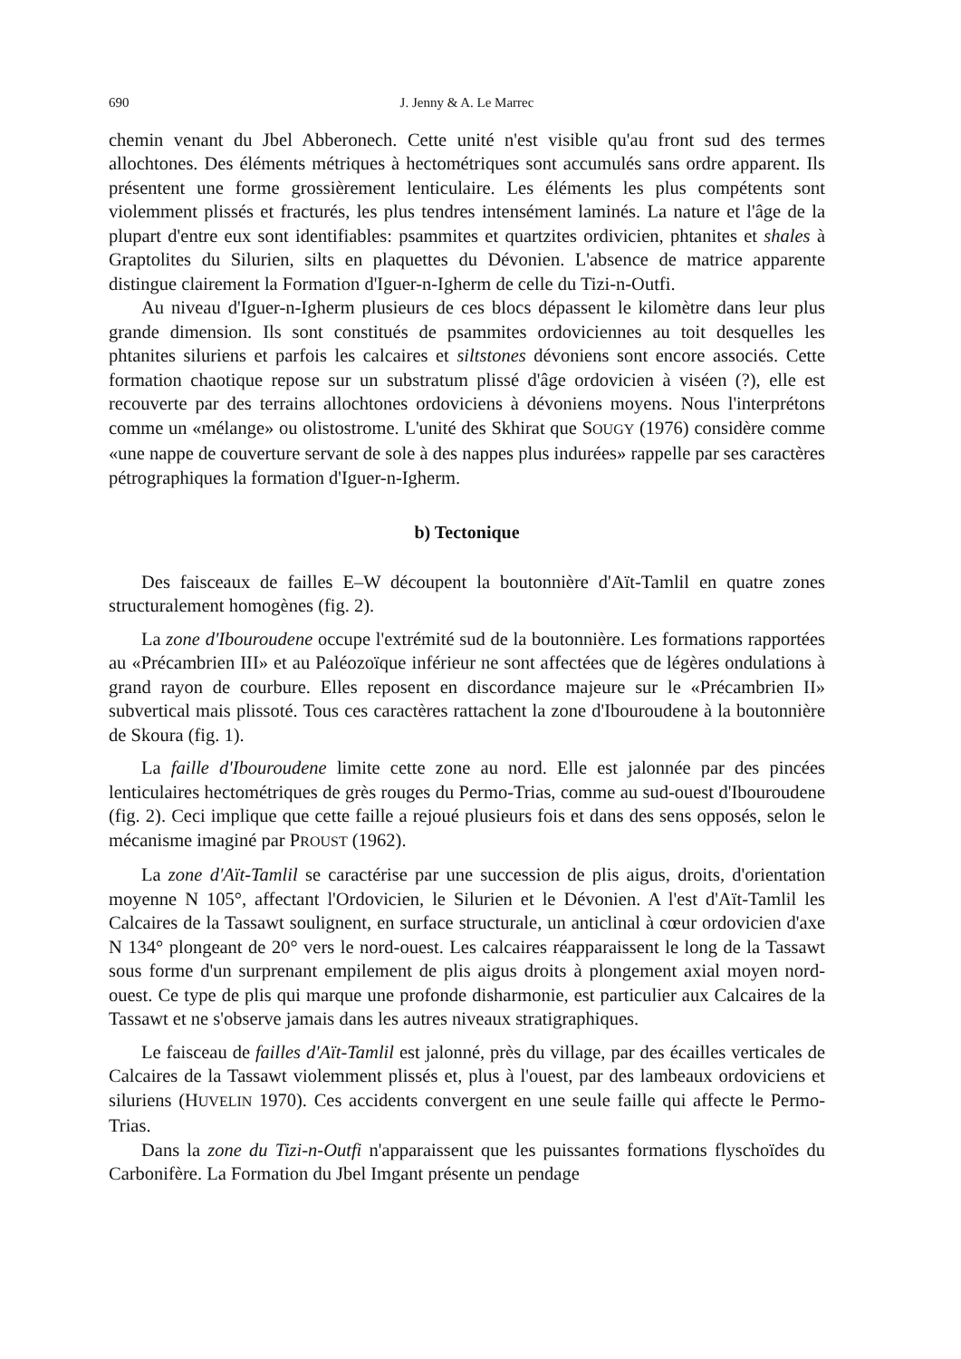690 J. Jenny & A. Le Marrec
chemin venant du Jbel Abberonech. Cette unité n'est visible qu'au front sud des termes allochtones. Des éléments métriques à hectométriques sont accumulés sans ordre apparent. Ils présentent une forme grossièrement lenticulaire. Les éléments les plus compétents sont violemment plissés et fracturés, les plus tendres intensément laminés. La nature et l'âge de la plupart d'entre eux sont identifiables: psammites et quartzites ordivicien, phtanites et shales à Graptolites du Silurien, silts en plaquettes du Dévonien. L'absence de matrice apparente distingue clairement la Formation d'Iguer-n-Igherm de celle du Tizi-n-Outfi.
Au niveau d'Iguer-n-Igherm plusieurs de ces blocs dépassent le kilomètre dans leur plus grande dimension. Ils sont constitués de psammites ordoviciennes au toit desquelles les phtanites siluriens et parfois les calcaires et siltstones dévoniens sont encore associés. Cette formation chaotique repose sur un substratum plissé d'âge ordovicien à viséen (?), elle est recouverte par des terrains allochtones ordoviciens à dévoniens moyens. Nous l'interprétons comme un «mélange» ou olistostrome. L'unité des Skhirat que SOUGY (1976) considère comme «une nappe de couverture servant de sole à des nappes plus indurées» rappelle par ses caractères pétrographiques la formation d'Iguer-n-Igherm.
b) Tectonique
Des faisceaux de failles E–W découpent la boutonnière d'Aït-Tamlil en quatre zones structuralement homogènes (fig. 2).
La zone d'Ibouroudene occupe l'extrémité sud de la boutonnière. Les formations rapportées au «Précambrien III» et au Paléozoïque inférieur ne sont affectées que de légères ondulations à grand rayon de courbure. Elles reposent en discordance majeure sur le «Précambrien II» subvertical mais plissoté. Tous ces caractères rattachent la zone d'Ibouroudene à la boutonnière de Skoura (fig. 1).
La faille d'Ibouroudene limite cette zone au nord. Elle est jalonnée par des pincées lenticulaires hectométriques de grès rouges du Permo-Trias, comme au sud-ouest d'Ibouroudene (fig. 2). Ceci implique que cette faille a rejoué plusieurs fois et dans des sens opposés, selon le mécanisme imaginé par PROUST (1962).
La zone d'Aït-Tamlil se caractérise par une succession de plis aigus, droits, d'orientation moyenne N 105°, affectant l'Ordovicien, le Silurien et le Dévonien. A l'est d'Aït-Tamlil les Calcaires de la Tassawt soulignent, en surface structurale, un anticlinal à cœur ordovicien d'axe N 134° plongeant de 20° vers le nord-ouest. Les calcaires réapparaissent le long de la Tassawt sous forme d'un surprenant empilement de plis aigus droits à plongement axial moyen nord-ouest. Ce type de plis qui marque une profonde disharmonie, est particulier aux Calcaires de la Tassawt et ne s'observe jamais dans les autres niveaux stratigraphiques.
Le faisceau de failles d'Aït-Tamlil est jalonné, près du village, par des écailles verticales de Calcaires de la Tassawt violemment plissés et, plus à l'ouest, par des lambeaux ordoviciens et siluriens (HUVELIN 1970). Ces accidents convergent en une seule faille qui affecte le Permo-Trias.
Dans la zone du Tizi-n-Outfi n'apparaissent que les puissantes formations flyschoïdes du Carbonifère. La Formation du Jbel Imgant présente un pendage